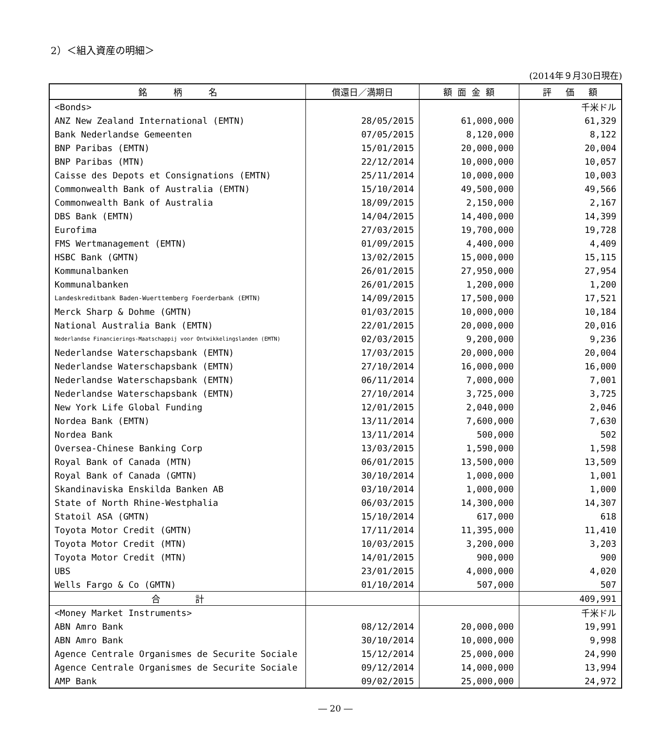2）＜組入資産の明細＞
(2014年９月30日現在)
| 銘 柄 名 | 償還日／満期日 | 額 面 金 額 | 評 価 額 |
| --- | --- | --- | --- |
| <Bonds> | | | 千米ドル |
| ANZ New Zealand International (EMTN) | 28/05/2015 | 61,000,000 | 61,329 |
| Bank Nederlandse Gemeenten | 07/05/2015 | 8,120,000 | 8,122 |
| BNP Paribas (EMTN) | 15/01/2015 | 20,000,000 | 20,004 |
| BNP Paribas (MTN) | 22/12/2014 | 10,000,000 | 10,057 |
| Caisse des Depots et Consignations (EMTN) | 25/11/2014 | 10,000,000 | 10,003 |
| Commonwealth Bank of Australia (EMTN) | 15/10/2014 | 49,500,000 | 49,566 |
| Commonwealth Bank of Australia | 18/09/2015 | 2,150,000 | 2,167 |
| DBS Bank (EMTN) | 14/04/2015 | 14,400,000 | 14,399 |
| Eurofima | 27/03/2015 | 19,700,000 | 19,728 |
| FMS Wertmanagement (EMTN) | 01/09/2015 | 4,400,000 | 4,409 |
| HSBC Bank (GMTN) | 13/02/2015 | 15,000,000 | 15,115 |
| Kommunalbanken | 26/01/2015 | 27,950,000 | 27,954 |
| Kommunalbanken | 26/01/2015 | 1,200,000 | 1,200 |
| Landeskreditbank Baden-Wuerttemberg Foerderbank (EMTN) | 14/09/2015 | 17,500,000 | 17,521 |
| Merck Sharp & Dohme (GMTN) | 01/03/2015 | 10,000,000 | 10,184 |
| National Australia Bank (EMTN) | 22/01/2015 | 20,000,000 | 20,016 |
| Nederlandse Financierings-Maatschappij voor Ontwikkelingslanden (EMTN) | 02/03/2015 | 9,200,000 | 9,236 |
| Nederlandse Waterschapsbank (EMTN) | 17/03/2015 | 20,000,000 | 20,004 |
| Nederlandse Waterschapsbank (EMTN) | 27/10/2014 | 16,000,000 | 16,000 |
| Nederlandse Waterschapsbank (EMTN) | 06/11/2014 | 7,000,000 | 7,001 |
| Nederlandse Waterschapsbank (EMTN) | 27/10/2014 | 3,725,000 | 3,725 |
| New York Life Global Funding | 12/01/2015 | 2,040,000 | 2,046 |
| Nordea Bank (EMTN) | 13/11/2014 | 7,600,000 | 7,630 |
| Nordea Bank | 13/11/2014 | 500,000 | 502 |
| Oversea-Chinese Banking Corp | 13/03/2015 | 1,590,000 | 1,598 |
| Royal Bank of Canada (MTN) | 06/01/2015 | 13,500,000 | 13,509 |
| Royal Bank of Canada (GMTN) | 30/10/2014 | 1,000,000 | 1,001 |
| Skandinaviska Enskilda Banken AB | 03/10/2014 | 1,000,000 | 1,000 |
| State of North Rhine-Westphalia | 06/03/2015 | 14,300,000 | 14,307 |
| Statoil ASA (GMTN) | 15/10/2014 | 617,000 | 618 |
| Toyota Motor Credit (GMTN) | 17/11/2014 | 11,395,000 | 11,410 |
| Toyota Motor Credit (MTN) | 10/03/2015 | 3,200,000 | 3,203 |
| Toyota Motor Credit (MTN) | 14/01/2015 | 900,000 | 900 |
| UBS | 23/01/2015 | 4,000,000 | 4,020 |
| Wells Fargo & Co (GMTN) | 01/10/2014 | 507,000 | 507 |
| 合 計 | | | 409,991 |
| <Money Market Instruments> | | | 千米ドル |
| ABN Amro Bank | 08/12/2014 | 20,000,000 | 19,991 |
| ABN Amro Bank | 30/10/2014 | 10,000,000 | 9,998 |
| Agence Centrale Organismes de Securite Sociale | 15/12/2014 | 25,000,000 | 24,990 |
| Agence Centrale Organismes de Securite Sociale | 09/12/2014 | 14,000,000 | 13,994 |
| AMP Bank | 09/02/2015 | 25,000,000 | 24,972 |
― 20 ―